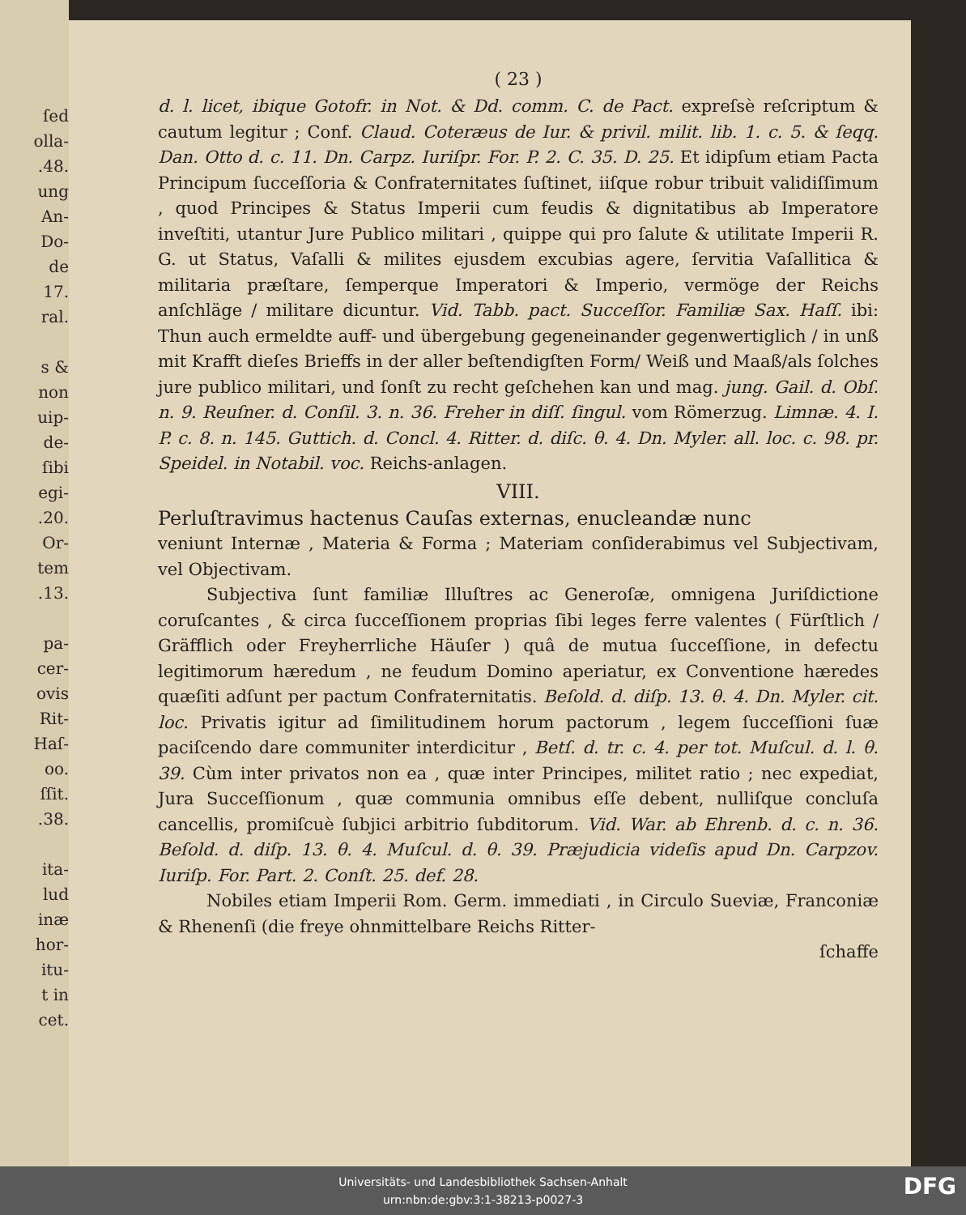ſed
olla-
.48.
ung
An-
Do-
de
17.
ral.
s &
non
uip-
de-
ſibi
egi-
.20.
Or-
tem
.13.
pa-
cer-
ovis
Rit-
Haſ-
oo.
ſſit.
.38.
ita-
lud
inæ
hor-
itu-
t in
cet.
( 23 )
d. l. licet, ibique Gotofr. in Not. & Dd. comm. C. de Pact. expreſsè reſcriptum & cautum legitur ; Conf. Claud. Coteræus de Iur. & privil. milit. lib. 1. c. 5. & ſeqq. Dan. Otto d. c. 11. Dn. Carpz. Iuriſpr. For. P. 2. C. 35. D. 25. Et idipſum etiam Pacta Principum ſucceſſoria & Confraternitates ſuſtinet, iiſque robur tribuit validiſſimum , quod Principes & Status Imperii cum feudis & dignitatibus ab Imperatore inveſtiti, utantur Jure Publico militari , quippe qui pro ſalute & utilitate Imperii R. G. ut Status, Vaſalli & milites ejusdem excubias agere, ſervitia Vaſallitica & militaria præſtare, ſemperque Imperatori & Imperio, vermöge der Reichs anſchläge / militare dicuntur. Vid. Tabb. pact. Succeſſor. Familiæ Sax. Haſſ. ibi: Thun auch ermeldte auff- und übergebung gegeneinander gegenwertiglich / in unß mit Krafft dieſes Brieffs in der aller beſtendigſten Form/ Weiß und Maaß/als ſolches jure publico militari, und ſonſt zu recht geſchehen kan und mag. jung. Gail. d. Obſ. n. 9. Reuſner. d. Conſil. 3. n. 36. Freher in diſſ. ſingul. vom Römerzug. Limnæ. 4. I. P. c. 8. n. 145. Guttich. d. Concl. 4. Ritter. d. diſc. θ. 4. Dn. Myler. all. loc. c. 98. pr. Speidel. in Notabil. voc. Reichs-anlagen.
VIII.
Perluſtravimus hactenus Cauſas externas, enucleandæ nunc
veniunt Internæ , Materia & Forma ; Materiam conſiderabimus vel Subjectivam, vel Objectivam.
Subjectiva ſunt familiæ Illuſtres ac Generoſæ, omnigena Juriſdictione coruſcantes , & circa ſucceſſionem proprias ſibi leges ferre valentes ( Fürſtlich / Gräfflich oder Freyherrliche Häuſer ) quâ de mutua ſucceſſione, in defectu legitimorum hæredum , ne feudum Domino aperiatur, ex Conventione hæredes quæſiti adſunt per pactum Confraternitatis. Beſold. d. diſp. 13. θ. 4. Dn. Myler. cit. loc. Privatis igitur ad ſimilitudinem horum pactorum , legem ſucceſſioni ſuæ paciſcendo dare communiter interdicitur , Betſ. d. tr. c. 4. per tot. Muſcul. d. l. θ. 39. Cùm inter privatos non ea , quæ inter Principes, militet ratio ; nec expediat, Jura Succeſſionum , quæ communia omnibus eſſe debent, nulliſque concluſa cancellis, promiſcuè ſubjici arbitrio ſubditorum. Vid. War. ab Ehrenb. d. c. n. 36. Beſold. d. diſp. 13. θ. 4. Muſcul. d. θ. 39. Præjudicia videſis apud Dn. Carpzov. Iuriſp. For. Part. 2. Conſt. 25. def. 28.
Nobiles etiam Imperii Rom. Germ. immediati , in Circulo Sueviæ, Franconiæ & Rhenenſi (die freye ohnmittelbare Reichs Ritter-
ſchaffe
Universitäts- und Landesbibliothek Sachsen-Anhalt
urn:nbn:de:gbv:3:1-38213-p0027-3
DFG